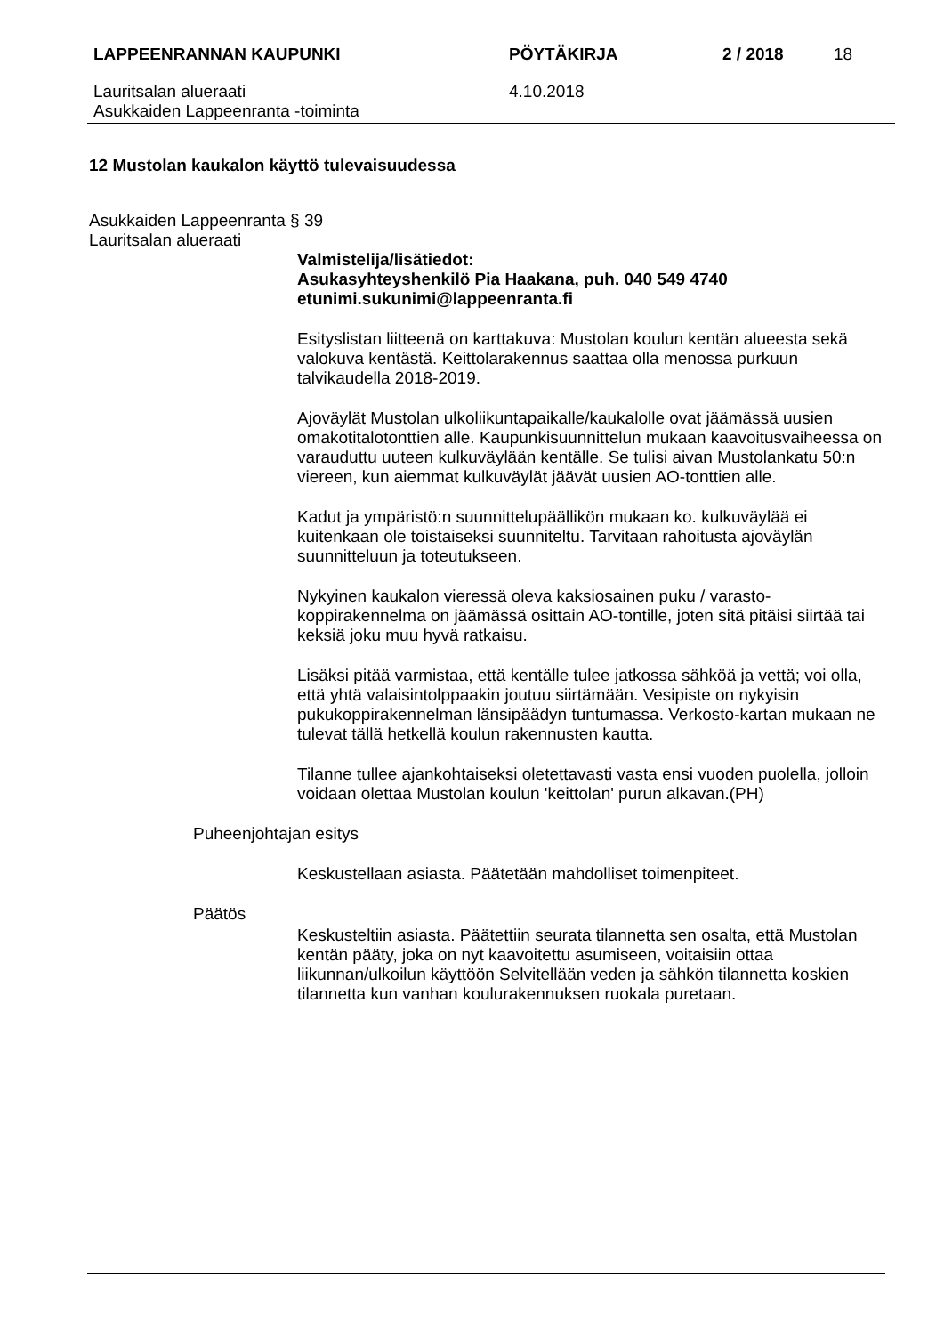LAPPEENRANNAN KAUPUNKI PÖYTÄKIRJA 2 / 2018 18
Lauritsalan alueraati
Asukkaiden Lappeenranta -toiminta
4.10.2018
12 Mustolan kaukalon käyttö tulevaisuudessa
Asukkaiden Lappeenranta § 39
Lauritsalan alueraati
Valmistelija/lisätiedot:
Asukasyhteyshenkilö Pia Haakana, puh. 040 549 4740
etunimi.sukunimi@lappeenranta.fi
Esityslistan liitteenä on karttakuva: Mustolan koulun kentän alueesta sekä valokuva kentästä. Keittolarakennus saattaa olla menossa purkuun talvikaudella 2018-2019.
Ajoväylät Mustolan ulkoliikuntapaikalle/kaukalolle ovat jäämässä uusien omakotitalotonttien alle. Kaupunkisuunnittelun mukaan kaavoitusvaiheessa on varauduttu uuteen kulkuväylään kentälle. Se tulisi aivan Mustolankatu 50:n viereen, kun aiemmat kulkuväylät jäävät uusien AO-tonttien alle.
Kadut ja ympäristö:n suunnittelupäällikön mukaan ko. kulkuväylää ei kuitenkaan ole toistaiseksi suunniteltu. Tarvitaan rahoitusta ajoväylän suunnitteluun ja toteutukseen.
Nykyinen kaukalon vieressä oleva kaksiosainen puku / varasto-koppirakennelma on jäämässä osittain AO-tontille, joten sitä pitäisi siirtää tai keksiä joku muu hyvä ratkaisu.
Lisäksi pitää varmistaa, että kentälle tulee jatkossa sähköä ja vettä; voi olla, että yhtä valaisintolppaakin joutuu siirtämään. Vesipiste on nykyisin pukukoppirakennelman länsipäädyn tuntumassa. Verkosto-kartan mukaan ne tulevat tällä hetkellä koulun rakennusten kautta.
Tilanne tullee ajankohtaiseksi oletettavasti vasta ensi vuoden puolella, jolloin voidaan olettaa Mustolan koulun 'keittolan' purun alkavan.(PH)
Puheenjohtajan esitys
Keskustellaan asiasta. Päätetään mahdolliset toimenpiteet.
Päätös
Keskusteltiin asiasta. Päätettiin seurata tilannetta sen osalta, että Mustolan kentän pääty, joka on nyt kaavoitettu asumiseen, voitaisiin ottaa liikunnan/ulkoilun käyttöön Selvitellään veden ja sähkön tilannetta koskien tilannetta kun vanhan koulurakennuksen ruokala puretaan.